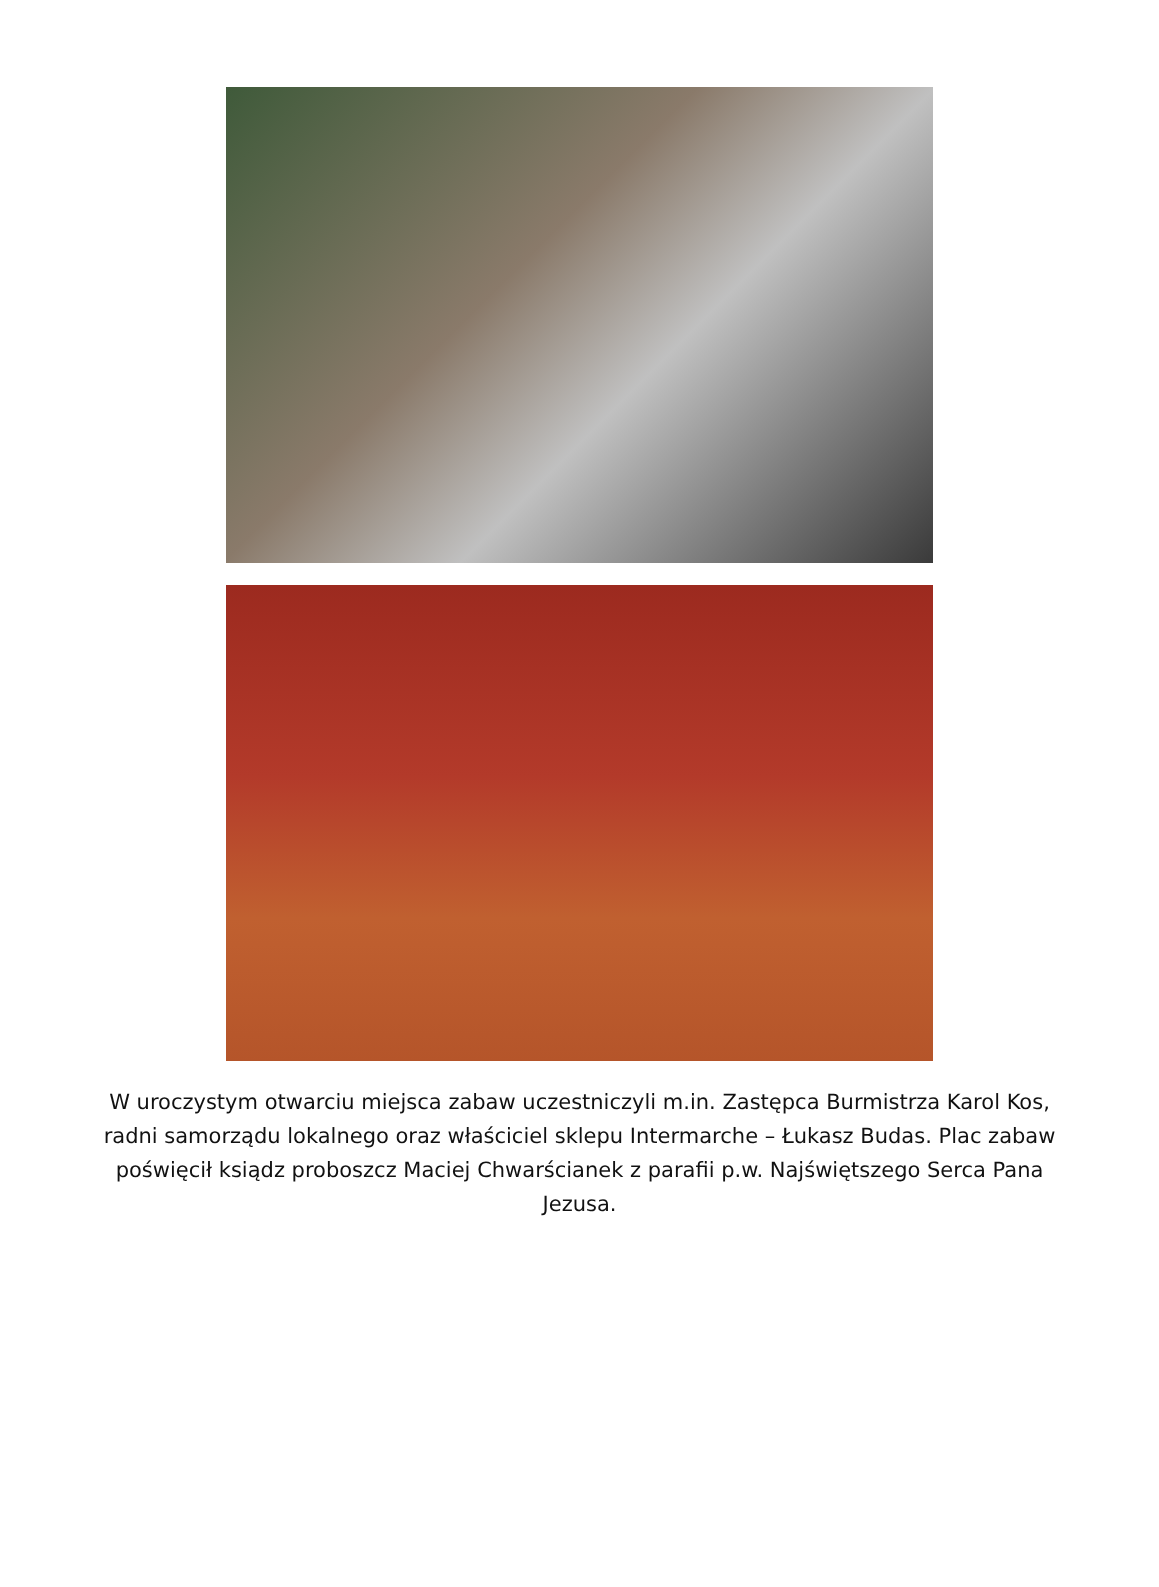W uroczystym otwarciu miejsca zabaw uczestniczyli m.in. Zastępca Burmistrza Karol Kos, radni samorządu lokalnego oraz właściciel sklepu Intermarche – Łukasz Budas. Plac zabaw poświęcił ksiądz proboszcz Maciej Chwarścianek z parafii p.w. Najświętszego Serca Pana Jezusa.